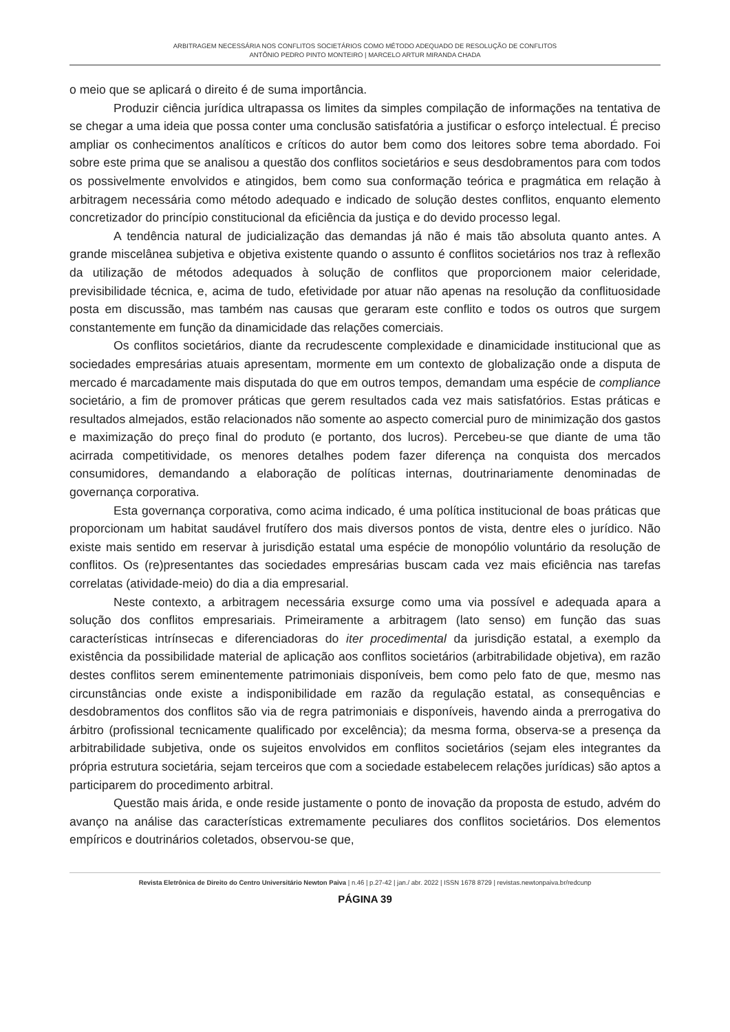ARBITRAGEM NECESSÁRIA NOS CONFLITOS SOCIETÁRIOS COMO MÉTODO ADEQUADO DE RESOLUÇÃO DE CONFLITOS
ANTÔNIO PEDRO PINTO MONTEIRO | MARCELO ARTUR MIRANDA CHADA
o meio que se aplicará o direito é de suma importância.
Produzir ciência jurídica ultrapassa os limites da simples compilação de informações na tentativa de se chegar a uma ideia que possa conter uma conclusão satisfatória a justificar o esforço intelectual. É preciso ampliar os conhecimentos analíticos e críticos do autor bem como dos leitores sobre tema abordado. Foi sobre este prima que se analisou a questão dos conflitos societários e seus desdobramentos para com todos os possivelmente envolvidos e atingidos, bem como sua conformação teórica e pragmática em relação à arbitragem necessária como método adequado e indicado de solução destes conflitos, enquanto elemento concretizador do princípio constitucional da eficiência da justiça e do devido processo legal.
A tendência natural de judicialização das demandas já não é mais tão absoluta quanto antes. A grande miscelânea subjetiva e objetiva existente quando o assunto é conflitos societários nos traz à reflexão da utilização de métodos adequados à solução de conflitos que proporcionem maior celeridade, previsibilidade técnica, e, acima de tudo, efetividade por atuar não apenas na resolução da conflituosidade posta em discussão, mas também nas causas que geraram este conflito e todos os outros que surgem constantemente em função da dinamicidade das relações comerciais.
Os conflitos societários, diante da recrudescente complexidade e dinamicidade institucional que as sociedades empresárias atuais apresentam, mormente em um contexto de globalização onde a disputa de mercado é marcadamente mais disputada do que em outros tempos, demandam uma espécie de compliance societário, a fim de promover práticas que gerem resultados cada vez mais satisfatórios. Estas práticas e resultados almejados, estão relacionados não somente ao aspecto comercial puro de minimização dos gastos e maximização do preço final do produto (e portanto, dos lucros). Percebeu-se que diante de uma tão acirrada competitividade, os menores detalhes podem fazer diferença na conquista dos mercados consumidores, demandando a elaboração de políticas internas, doutrinariamente denominadas de governança corporativa.
Esta governança corporativa, como acima indicado, é uma política institucional de boas práticas que proporcionam um habitat saudável frutífero dos mais diversos pontos de vista, dentre eles o jurídico. Não existe mais sentido em reservar à jurisdição estatal uma espécie de monopólio voluntário da resolução de conflitos. Os (re)presentantes das sociedades empresárias buscam cada vez mais eficiência nas tarefas correlatas (atividade-meio) do dia a dia empresarial.
Neste contexto, a arbitragem necessária exsurge como uma via possível e adequada apara a solução dos conflitos empresariais. Primeiramente a arbitragem (lato senso) em função das suas características intrínsecas e diferenciadoras do iter procedimental da jurisdição estatal, a exemplo da existência da possibilidade material de aplicação aos conflitos societários (arbitrabilidade objetiva), em razão destes conflitos serem eminentemente patrimoniais disponíveis, bem como pelo fato de que, mesmo nas circunstâncias onde existe a indisponibilidade em razão da regulação estatal, as consequências e desdobramentos dos conflitos são via de regra patrimoniais e disponíveis, havendo ainda a prerrogativa do árbitro (profissional tecnicamente qualificado por excelência); da mesma forma, observa-se a presença da arbitrabilidade subjetiva, onde os sujeitos envolvidos em conflitos societários (sejam eles integrantes da própria estrutura societária, sejam terceiros que com a sociedade estabelecem relações jurídicas) são aptos a participarem do procedimento arbitral.
Questão mais árida, e onde reside justamente o ponto de inovação da proposta de estudo, advém do avanço na análise das características extremamente peculiares dos conflitos societários. Dos elementos empíricos e doutrinários coletados, observou-se que,
Revista Eletrônica de Direito do Centro Universitário Newton Paiva | n.46 | p.27-42 | jan./ abr. 2022 | ISSN 1678 8729 | revistas.newtonpaiva.br/redcunp
PÁGINA 39